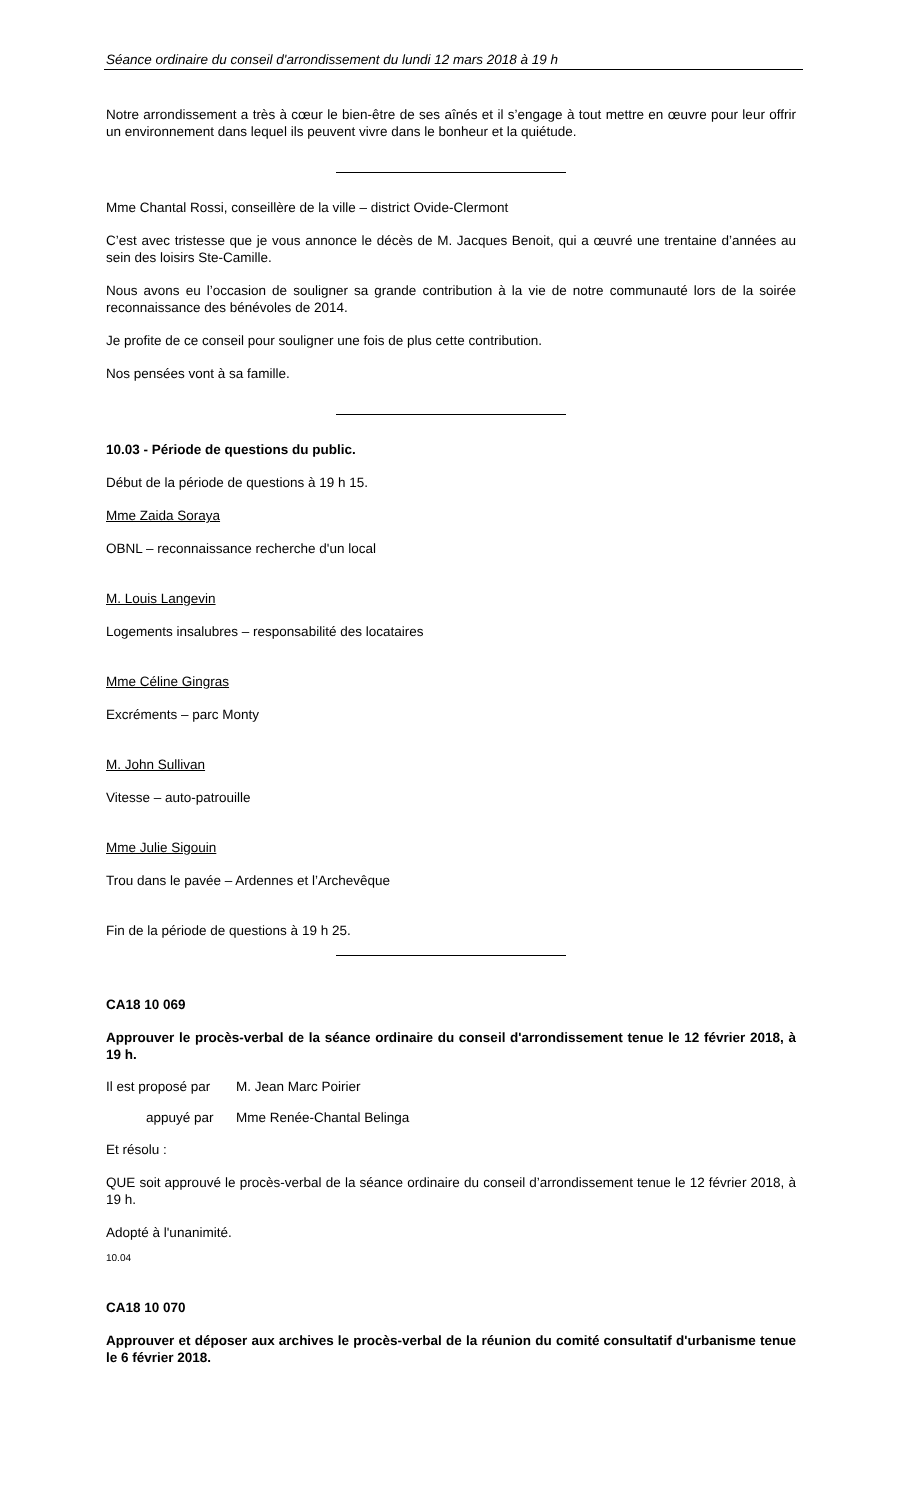Séance ordinaire du conseil d'arrondissement du lundi 12 mars 2018 à 19 h
Notre arrondissement a très à cœur le bien-être de ses aînés et il s’engage à tout mettre en œuvre pour leur offrir un environnement dans lequel ils peuvent vivre dans le bonheur et la quiétude.
Mme Chantal Rossi, conseillère de la ville – district Ovide-Clermont
C’est avec tristesse que je vous annonce le décès de M. Jacques Benoit, qui a œuvré une trentaine d’années au sein des loisirs Ste-Camille.
Nous avons eu l’occasion de souligner sa grande contribution à la vie de notre communauté lors de la soirée reconnaissance des bénévoles de 2014.
Je profite de ce conseil pour souligner une fois de plus cette contribution.
Nos pensées vont à sa famille.
10.03 - Période de questions du public.
Début de la période de questions à 19 h 15.
Mme Zaida Soraya
OBNL – reconnaissance recherche d'un local
M. Louis Langevin
Logements insalubres – responsabilité des locataires
Mme Céline Gingras
Excréments – parc Monty
M. John Sullivan
Vitesse – auto-patrouille
Mme Julie Sigouin
Trou dans le pavée – Ardennes et l’Archevêque
Fin de la période de questions à 19 h 25.
CA18 10 069
Approuver le procès-verbal de la séance ordinaire du conseil d'arrondissement tenue le 12 février 2018, à 19 h.
Il est proposé par M. Jean Marc Poirier
appuyé par Mme Renée-Chantal Belinga
Et résolu :
QUE soit approuvé le procès-verbal de la séance ordinaire du conseil d’arrondissement tenue le 12 février 2018, à 19 h.
Adopté à l'unanimité.
10.04
CA18 10 070
Approuver et déposer aux archives le procès-verbal de la réunion du comité consultatif d'urbanisme tenue le 6 février 2018.